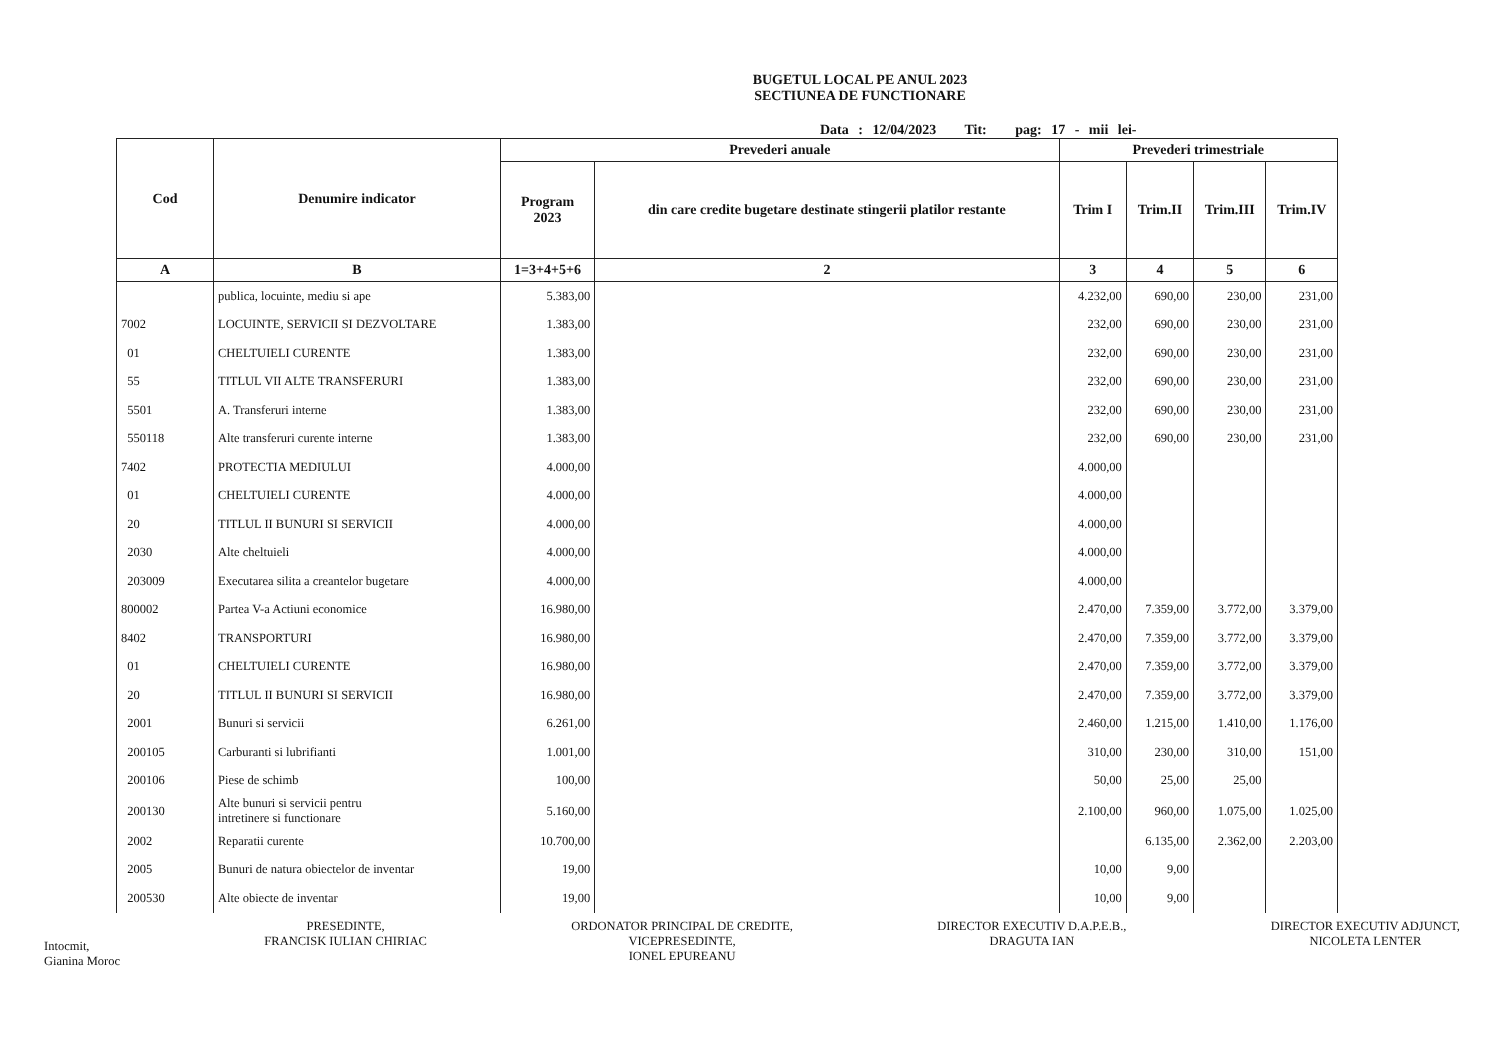BUGETUL LOCAL PE ANUL 2023
SECTIUNEA DE FUNCTIONARE
Data : 12/04/2023 Tit: pag: 17 - mii lei-
| Cod | Denumire indicator | Prevederi anuale | | Prevederi trimestriale | | | |
| --- | --- | --- | --- | --- | --- | --- | --- |
| | | Program 2023 | din care credite bugetare destinate stingerii platilor restante | Trim I | Trim.II | Trim.III | Trim.IV |
| A | B | 1=3+4+5+6 | 2 | 3 | 4 | 5 | 6 |
| | publica, locuinte, mediu si ape | 5.383,00 | | 4.232,00 | 690,00 | 230,00 | 231,00 |
| 7002 | LOCUINTE, SERVICII SI DEZVOLTARE | 1.383,00 | | 232,00 | 690,00 | 230,00 | 231,00 |
| 01 | CHELTUIELI CURENTE | 1.383,00 | | 232,00 | 690,00 | 230,00 | 231,00 |
| 55 | TITLUL VII ALTE TRANSFERURI | 1.383,00 | | 232,00 | 690,00 | 230,00 | 231,00 |
| 5501 | A. Transferuri interne | 1.383,00 | | 232,00 | 690,00 | 230,00 | 231,00 |
| 550118 | Alte transferuri curente interne | 1.383,00 | | 232,00 | 690,00 | 230,00 | 231,00 |
| 7402 | PROTECTIA MEDIULUI | 4.000,00 | | 4.000,00 | | | |
| 01 | CHELTUIELI CURENTE | 4.000,00 | | 4.000,00 | | | |
| 20 | TITLUL II BUNURI SI SERVICII | 4.000,00 | | 4.000,00 | | | |
| 2030 | Alte cheltuieli | 4.000,00 | | 4.000,00 | | | |
| 203009 | Executarea silita a creantelor bugetare | 4.000,00 | | 4.000,00 | | | |
| 800002 | Partea V-a Actiuni economice | 16.980,00 | | 2.470,00 | 7.359,00 | 3.772,00 | 3.379,00 |
| 8402 | TRANSPORTURI | 16.980,00 | | 2.470,00 | 7.359,00 | 3.772,00 | 3.379,00 |
| 01 | CHELTUIELI CURENTE | 16.980,00 | | 2.470,00 | 7.359,00 | 3.772,00 | 3.379,00 |
| 20 | TITLUL II BUNURI SI SERVICII | 16.980,00 | | 2.470,00 | 7.359,00 | 3.772,00 | 3.379,00 |
| 2001 | Bunuri si servicii | 6.261,00 | | 2.460,00 | 1.215,00 | 1.410,00 | 1.176,00 |
| 200105 | Carburanti si lubrifianti | 1.001,00 | | 310,00 | 230,00 | 310,00 | 151,00 |
| 200106 | Piese de schimb | 100,00 | | 50,00 | 25,00 | 25,00 | |
| 200130 | Alte bunuri si servicii pentru intretinere si functionare | 5.160,00 | | 2.100,00 | 960,00 | 1.075,00 | 1.025,00 |
| 2002 | Reparatii curente | 10.700,00 | | | 6.135,00 | 2.362,00 | 2.203,00 |
| 2005 | Bunuri de natura obiectelor de inventar | 19,00 | | 10,00 | 9,00 | | |
| 200530 | Alte obiecte de inventar | 19,00 | | 10,00 | 9,00 | | |
Intocmit,
Gianina Moroc
PRESEDINTE,
FRANCISK IULIAN CHIRIAC
ORDONATOR PRINCIPAL DE CREDITE,
VICEPRESEDINTE,
IONEL EPUREANU
DIRECTOR EXECUTIV D.A.P.E.B.,
DRAGUTA IAN
DIRECTOR EXECUTIV ADJUNCT,
NICOLETA LENTER